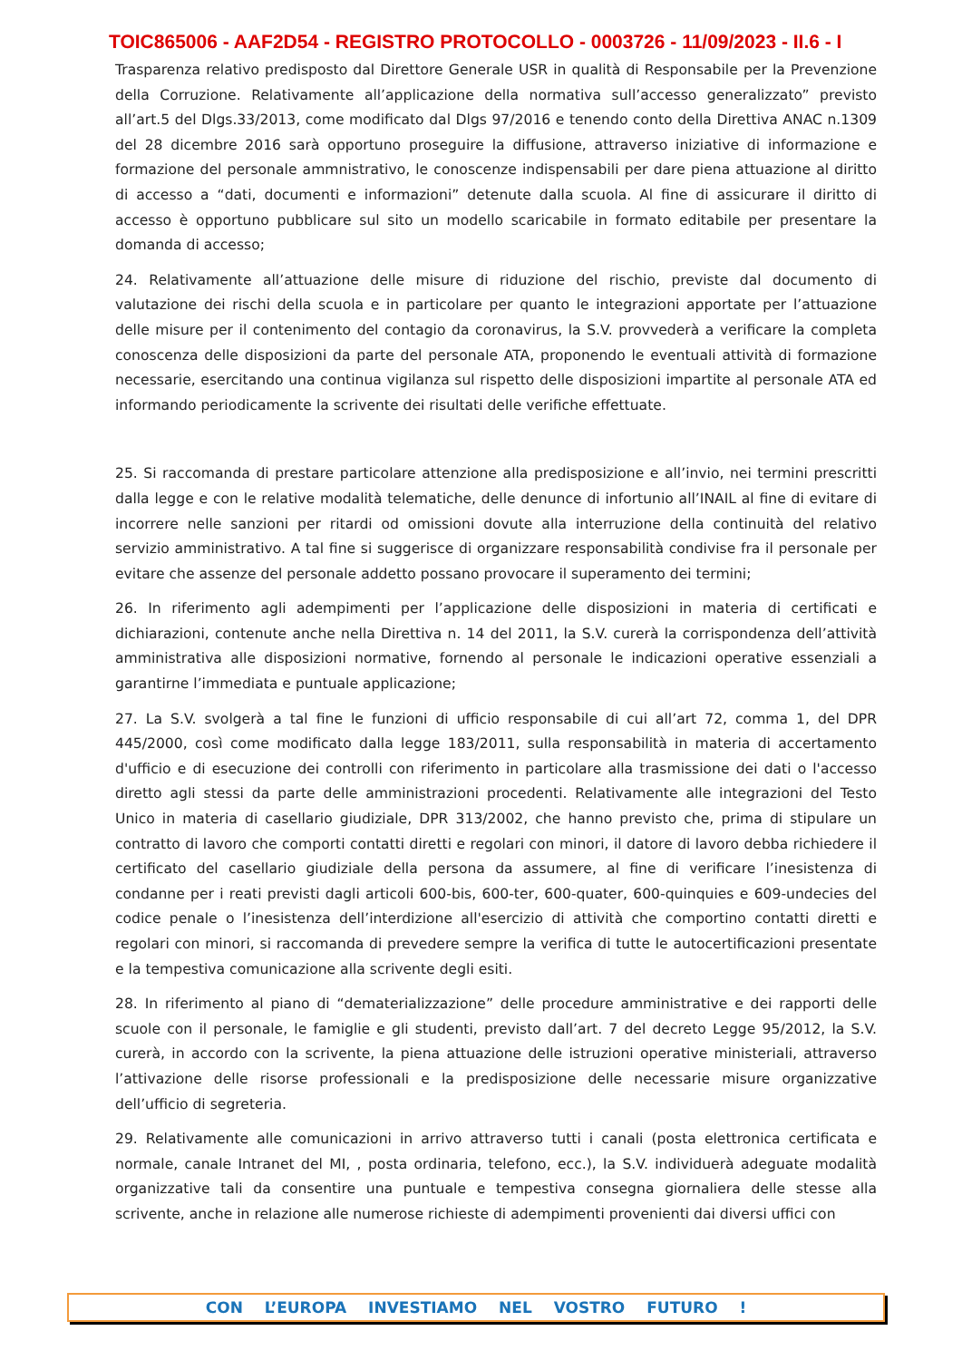TOIC865006 - AAF2D54 - REGISTRO PROTOCOLLO - 0003726 - 11/09/2023 - II.6 - I
Trasparenza relativo predisposto dal Direttore Generale USR in qualità di Responsabile per la Prevenzione della Corruzione. Relativamente all’applicazione della normativa sull’accesso generalizzato” previsto all’art.5 del Dlgs.33/2013, come modificato dal Dlgs 97/2016 e tenendo conto della Direttiva ANAC n.1309 del 28 dicembre 2016 sarà opportuno proseguire la diffusione, attraverso iniziative di informazione e formazione del personale ammnistrativo, le conoscenze indispensabili per dare piena attuazione al diritto di accesso a “dati, documenti e informazioni” detenute dalla scuola. Al fine di assicurare il diritto di accesso è opportuno pubblicare sul sito un modello scaricabile in formato editabile per presentare la domanda di accesso;
24. Relativamente all’attuazione delle misure di riduzione del rischio, previste dal documento di valutazione dei rischi della scuola e in particolare per quanto le integrazioni apportate per l’attuazione delle misure per il contenimento del contagio da coronavirus, la S.V. provvederà a verificare la completa conoscenza delle disposizioni da parte del personale ATA, proponendo le eventuali attività di formazione necessarie, esercitando una continua vigilanza sul rispetto delle disposizioni impartite al personale ATA ed informando periodicamente la scrivente dei risultati delle verifiche effettuate.
25. Si raccomanda di prestare particolare attenzione alla predisposizione e all’invio, nei termini prescritti dalla legge e con le relative modalità telematiche, delle denunce di infortunio all’INAIL al fine di evitare di incorrere nelle sanzioni per ritardi od omissioni dovute alla interruzione della continuità del relativo servizio amministrativo. A tal fine si suggerisce di organizzare responsabilità condivise fra il personale per evitare che assenze del personale addetto possano provocare il superamento dei termini;
26. In riferimento agli adempimenti per l’applicazione delle disposizioni in materia di certificati e dichiarazioni, contenute anche nella Direttiva n. 14 del 2011, la S.V. curerà la corrispondenza dell’attività amministrativa alle disposizioni normative, fornendo al personale le indicazioni operative essenziali a garantirne l’immediata e puntuale applicazione;
27. La S.V. svolgerà a tal fine le funzioni di ufficio responsabile di cui all’art 72, comma 1, del DPR 445/2000, così come modificato dalla legge 183/2011, sulla responsabilità in materia di accertamento d'ufficio e di esecuzione dei controlli con riferimento in particolare alla trasmissione dei dati o l'accesso diretto agli stessi da parte delle amministrazioni procedenti. Relativamente alle integrazioni del Testo Unico in materia di casellario giudiziale, DPR 313/2002, che hanno previsto che, prima di stipulare un contratto di lavoro che comporti contatti diretti e regolari con minori, il datore di lavoro debba richiedere il certificato del casellario giudiziale della persona da assumere, al fine di verificare l’inesistenza di condanne per i reati previsti dagli articoli 600-bis, 600-ter, 600-quater, 600-quinquies e 609-undecies del codice penale o l’inesistenza dell’interdizione all'esercizio di attività che comportino contatti diretti e regolari con minori, si raccomanda di prevedere sempre la verifica di tutte le autocertificazioni presentate e la tempestiva comunicazione alla scrivente degli esiti.
28. In riferimento al piano di “dematerializzazione” delle procedure amministrative e dei rapporti delle scuole con il personale, le famiglie e gli studenti, previsto dall’art. 7 del decreto Legge 95/2012, la S.V. curerà, in accordo con la scrivente, la piena attuazione delle istruzioni operative ministeriali, attraverso l’attivazione delle risorse professionali e la predisposizione delle necessarie misure organizzative dell’ufficio di segreteria.
29. Relativamente alle comunicazioni in arrivo attraverso tutti i canali (posta elettronica certificata e normale, canale Intranet del MI, , posta ordinaria, telefono, ecc.), la S.V. individuerà adeguate modalità organizzative tali da consentire una puntuale e tempestiva consegna giornaliera delle stesse alla scrivente, anche in relazione alle numerose richieste di adempimenti provenienti dai diversi uffici con
CON L’EUROPA INVESTIAMO NEL VOSTRO FUTURO !